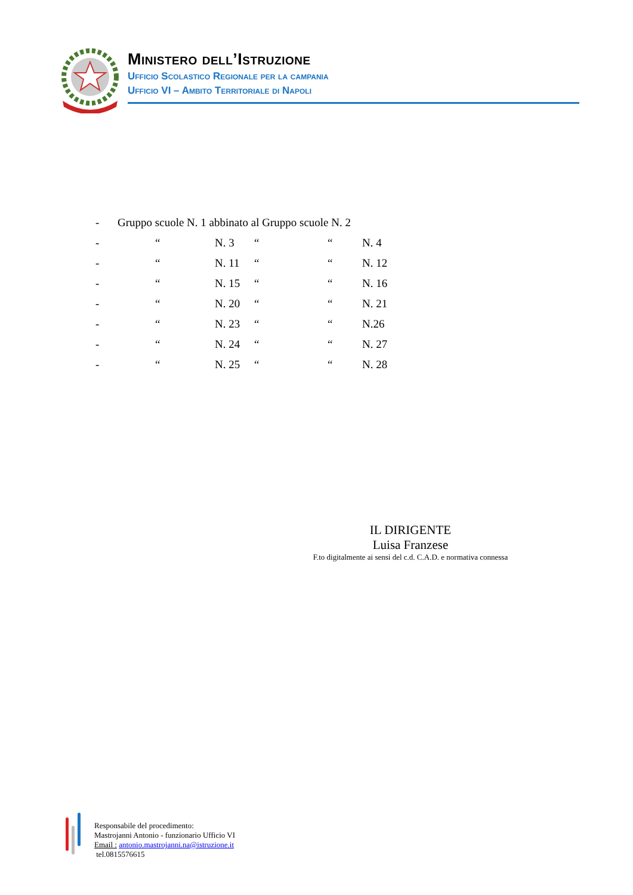Ministero dell’Istruzione
Ufficio Scolastico Regionale per la campania
Ufficio VI – Ambito Territoriale di Napoli
| - | Gruppo scuole N. 1 abbinato al Gruppo scuole N. 2 | | | | |
| - | “ | N. 3 | “ | “ | N. 4 |
| - | “ | N. 11 | “ | “ | N. 12 |
| - | “ | N. 15 | “ | “ | N. 16 |
| - | “ | N. 20 | “ | “ | N. 21 |
| - | “ | N. 23 | “ | “ | N.26 |
| - | “ | N. 24 | “ | “ | N. 27 |
| - | “ | N. 25 | “ | “ | N. 28 |
IL DIRIGENTE
Luisa Franzese
F.to digitalmente ai sensi del c.d. C.A.D. e normativa connessa
Responsabile del procedimento:
Mastrojanni Antonio - funzionario Ufficio VI
Email : antonio.mastrojanni.na@istruzione.it
tel.0815576615